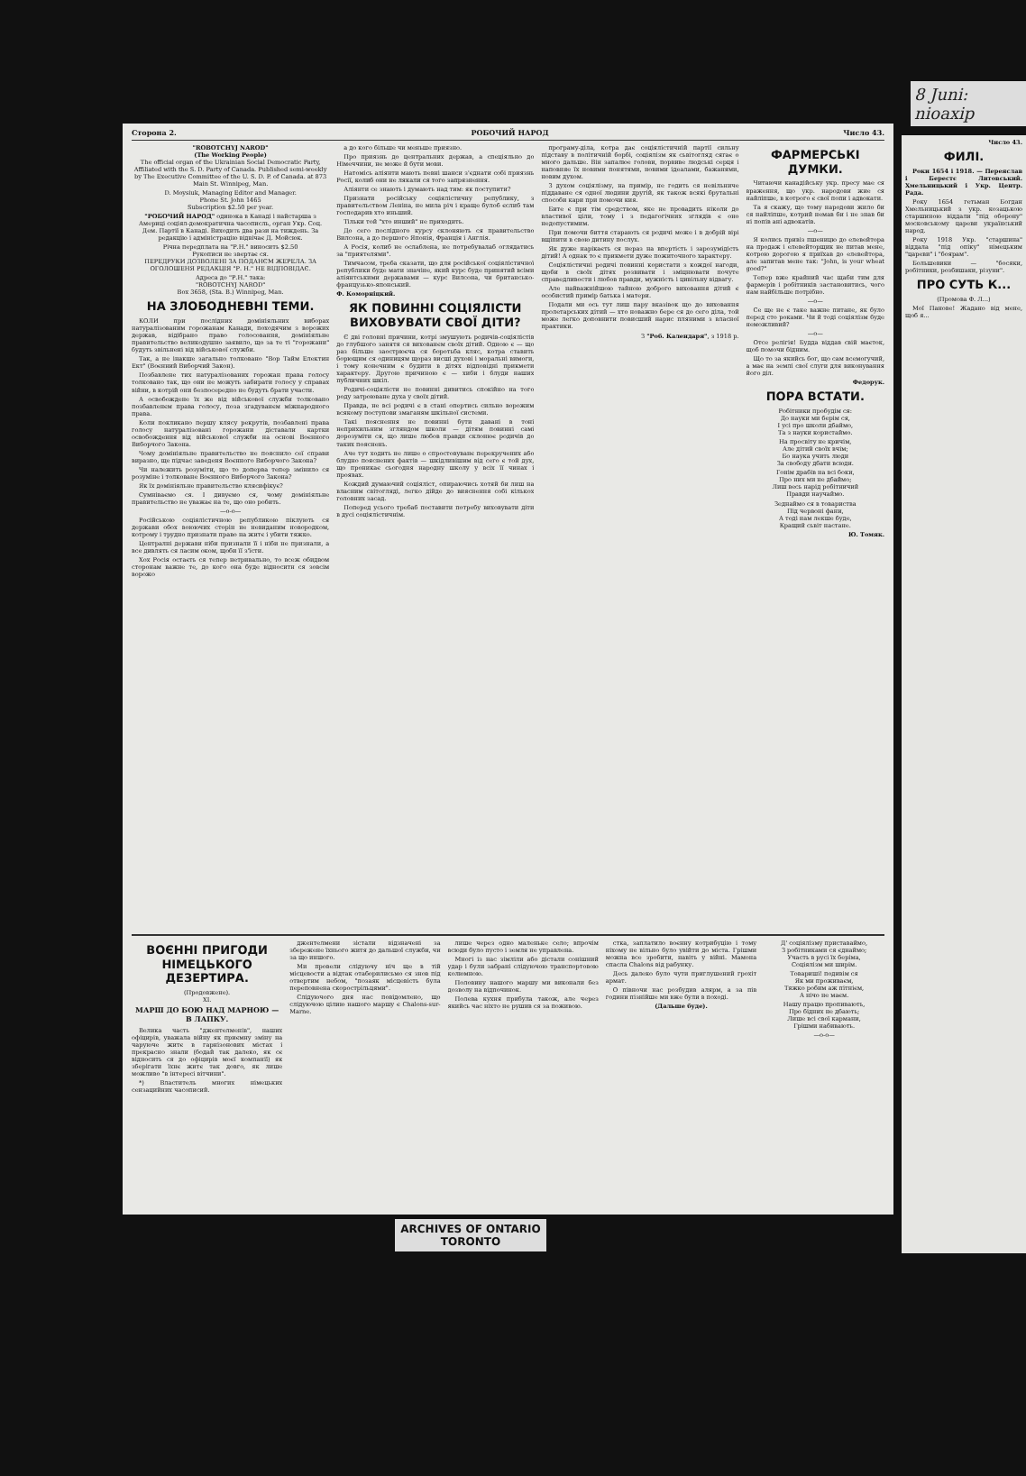Сторона 2. РОБОЧИЙ НАРОД Число 43.
"ROBOTCHYJ NAROD"
(The Working People)
The official organ of the Ukrainian Social Democratic Party, Affiliated with the S. D. Party of Canada. Published semi-weekly by The Executive Committee of the U. S. D. P. of Canada. at 873 Main St. Winnipeg, Man.
D. Moysiuk, Managing Editor and Manager.
Phone St. John 1465
Subscription $2.50 per year.
"РОБОЧИЙ НАРОД" одинока в Канаді і найстарша з Америці соціял-демократична часописль, орган Укр. Соц. Дем. Партії в Канаді. Виходить два рази на тиждень. За редакцію і адміністрацію відвічає Д. Мойсюк.
Річна передплата на "Р.Н." виносить $2.50
Рукописи не звертає ся.
ПЕРЕДРУКИ ДОЗВОЛЕНІ ЗА ПОДАНЄМ ЖЕРЕЛА. ЗА ОГОЛОШЕНЯ РЕДАКЦІЯ "Р. Н." НЕ ВІДПОВІДАЄ.
Адреса до "Р.Н." така:
"ROBOTCHYJ NAROD"
Box 3658, (Sta. B.) Winnipeg, Man.
НА ЗЛОБОДНЕВНІ ТЕМИ.
КОЛИ при послідних домініяльних виборах натуралізованим горожанам Канади, походячим з ворожих держав, відібрано право голосовання, домініяльне правительство великодушно заявило, що за те ті "горожани" будуть звільнені від військової служби.
Так, а не інакше загально толковано "Вор Тайм Електин Ект" (Воєнний Виборчий Закон).
Позбавлене тих натуралізованих горожан права голосу толковано так, що они не можуть забирати голосу у справах війни, в котрій они безпосередно не будуть брати участи.
А освобождене їх же від військової служби толковано позбавленєм права голосу, поза згадуванєм міжнародного права.
Коли покликано першу клясу рекрутів, позбавлені права голосу натуралізовані горожани діставали картки освобождення від військової служби на основі Воєнного Виборчого Закона.
Чому домініяльне правительство не пояснило сеї справи виразно, ще підчас заведеня Воєнного Виборчого Закона?
Чи належить розуміти, що то доперва тепер змінило ся розуміне і толковане Воєнного Виборчого Закона?
Як їх домініяльне правительство клясифікує?
Сумніваємо ся. І дивуємо ся, чому домініяльне правительство не уважає на те, що оно робить.
—o-o—
Російською соціялістичною републикою піклують ся держави обох воюючих сторін не невиданим новородком, котрому і трудно признати право на житє і убити тяжко.
Централні держави ніби признали її і ніби не признали, а все дивлять ся ласим оком, щоби її з'їсти.
Хох Росія остаєть ся тепер нетривально, то всеж обидвом сторонам важне те, до кого она буде відноситн ся зовсім ворожо
а до кого більше чи меньше приязно.
Про приязнь до центральних держав, а спеціяльно до Німеччини, не може й бути мови.
Натомісь аліянти мають певні шанси з'єднати собі приязнь Росії, колиб они не лякали ся того запрязнення.
Аліянти се знають і думають над тим: як поступити?
Признати російську соціялістичну републику, з правительством Леніна, не мила річ і краще булоб єслиб там господарив хто иньший.
Тільки той "хто инший" не приходить.
До сего послідного курсу склоняють ся правительство Вилсона, а до першого Японія, Франція і Англія.
А Росія, колиб не ослаблена, не потребувалаб оглядатись за "приятелями".
Тимчасом, треба сказати, що для російської соціялістичної републики буде мати значіне, який курс буде принятий всіми аліянтськими державами — курс Вилсона, чи британсько-французько-японський.
Ф. Коморніцкий.
ЯК ПОВИННІ СОЦІЯЛІСТИ ВИХОВУВАТИ СВОЇ ДІТИ?
Є дві головні причини, котрі змушують родичів-соціялістів до глубшого занятя ся вихованєм своїх дітий. Одною є — що раз більше заострюєча ся боротьба кляс, котра ставить борющим ся одиницям щораз висші духові і моральні вимоги, і тому конечним є будити в дітях відповідні прикмети характеру. Другою причиною є — хиби і блуди наших публичних шкіл.
Родичі-соціялісти не повинні дивитись спокійно на того роду затроюване духа у своїх дітий.
Правда, не всі родичі є в стані опертись сильно ворожим всякому поступови змаганям шкільної системи.
Такі пояснення не повинні бути давані в тоні неприхильним згляндом школи — дітям повинні самі дорозуміти ся, що лише любов правди склонює родичів до таких пояснень.
Аче тут ходить не лише о спростовуванє перекручених або блудно пояснених фактів — шкідливішим від сего є той дух, що проникає сьогодня народну школу у всіх її чинах і проявах.
Кождий думаючий соціяліст, опираючись хотяй би лиш на власним світогляді, легко дійде до вияснення собі кількох головних засад.
Поперед усього требаб поставити потребу виховувати діти в дусі соціялістичнім.
програму-діла, котра дає соціялістичній партії сильну підставу в політичній борбі, соціялізм як сьвітогляд сягає о много дальше. Він запалюе голови, порвиве людські серця і наповняе їх новими понятями, новими ідеалами, бажанями, новим духом.
З духом соціялізму, на примір, не годить ся невільниче піддаване ся одної людини другій, як також всякі брутальні способи кари при помочи кия.
Бите є при тім средством, яке не провадить ніколи до властивої ціли, тому і з педагогічних зглядів є оно недопустимим.
При помочи биття старають ся родичі може і в добрій вірі вщіпити в свою дитину послух.
Як дуже нарікаєть ся нераз на впертість і зарозумідість дітий! А однак то є прикмети дуже пожиточного характеру.
Соціялістичні родичі повинні користати з кождої нагоди, щоби в своїх дітях розвивати і зміцнювати почуте справедливости і любов правди, мужність і цивільну відвагу.
Але найважнійшою тайною доброго виховання дітий є особистий примір батька і матери.
Подали ми ось тут лиш пару вказівок що до виховання пролетарських дітий — хто новажно бере ся до сего діла, той може легко доповнити повисший нарис пляними з власної практики.
З "Роб. Календаря", з 1918 р.
ФАРМЕРСЬКІ ДУМКИ.
Читаючи канадійську укр. пресу мае ся враження, що укр. народови жие ся найліпше, в котрого є свої попи і адвокати.
Та я скажу, що тому народови жило би ся найліпше, котрий немав би і не знав би ні попів ані адвокатів.
—o—
Я колись привіз пшеницю до елевейтора на продаж і елевейторщик не питав мене, котрою дорогою я приїхав до елевейтора, але запитав мене так: "John, is your wheat good?"
Тепер вже крайний час щаби тим для фармерів і робітників застановитись, чого нам найбільше потрібно.
—o—
Се ще не є таке важне питане, як було перед сто роками. Чи й тоді соціялізм буде неможливий?
—o—
Отсе релігія! Будда віддав свій маєток, щоб помочи бідним.
Що то за якийсь бог, що сам всемогучий, а має на землі свої слуги для виконування його діл.
Федорук.
ПОРА ВСТАТИ.
Робітники пробудім ся:
До науки ми берім ся,
І усі про школи дбаймо,
Та з науки користаймо.
На просвіту не кричім,
Але дітий своїх вчім;
Бо наука учить люди
За свободу дбати всюди.
Гонім драбів на всі боки,
Про них ми не дбаймо;
Лиш весь нарід робітничий
Правди научаймо.
Зеднаймо ся в товариства
Під червоні фани,
А тоді нам лекше буде,
Кращий сьвіт настане.
Ю. Томяк.
ВОЄННІ ПРИГОДИ НІМЕЦЬКОГО ДЕЗЕРТИРА.
(Продовжене).
XI.
МАРШ ДО БОЮ НАД МАРНОЮ — В ЛАПКУ.
Велика часть "джентелменів", наших офіцирів, уважала війну як приємну зміну на чаруюче житє в гарнізонових містах і прекрасно знали (бодай так далеко, як сє відносить ся до офіцирів моєї компанії) як зберігати їхнє житє так довго, як лише можливо "в інтересі вітчини".
*) Властитель многих німецьких сензацийних часописий.
джентелмени зістали відзначені за збережене їхнього житя до дальшої служби, чи за що иншого.
Ми провели слідуючу ніч ще в тій місцевости а відтак отаборилисьмо ся знов під отвертим небом, "позаяк місцевість була переповнена скорострільцями".
Слідуючого дня нас повідомлено, що слідуючою цілию нашого маршу є Chalons-sur-Marne.
лише через одно маленьке село; впрочім всюди було пусто і земля не управлена.
Многі із нас зімліли або дістали сонішний удар і були забрані слідуючою транспортовою колюмною.
Половину нашого маршу ми виконали без дозволу на відпочинок.
Полева кухня прибула також, але через якийсь час ніхто не рушив ся за поживою.
стка, заплатило воєнну котрибуцію і тому ніхому не вільно було увійти до міста. Грішми можна все зробити, навіть у війні. Мамона спасла Chalons від рабунку.
Десь далеко було чути приглушений грохіт армат.
О півночи нас розбудив алярм, а за пів години пізнійше ми вже були в поході.
(Дальше буде).
Д' соціялізму приставаймо,
З робітниками ся єднаймо;
Участь в русі їх беріма,
Соціялізм ми ширім.
Товариші! подивім ся
Як ми проживаєм,
Тяжко робим аж пітнієм,
А нічо не маєм.
Нашу працю пропивають,
Про бідних не дбають;
Лише всі свої кармани,
Грішми набивають.
—o-o—
Число 43.
ФИЛІ.
Роки 1654 і 1918. — Переяслав і Берестє Литовський. Хмельницький і Укр. Центр. Рада.
Року 1654 гетьман Богдан Хмельницький з укр. козацькою старшиною віддали "під оборону" московському цареви український народ.
Року 1918 Укр. "старшина" віддала "під опіку" німецьким "цареви" і "боярам".
Большевики — "босяки, робітники, розбишаки, різуни".
ПРО СУТЬ К...
(Промова Ф. Л...)
Мої Панове! Жадано від мене, щоб я...
8 Juni:
nioaxip
ARCHIVES OF ONTARIO
TORONTO